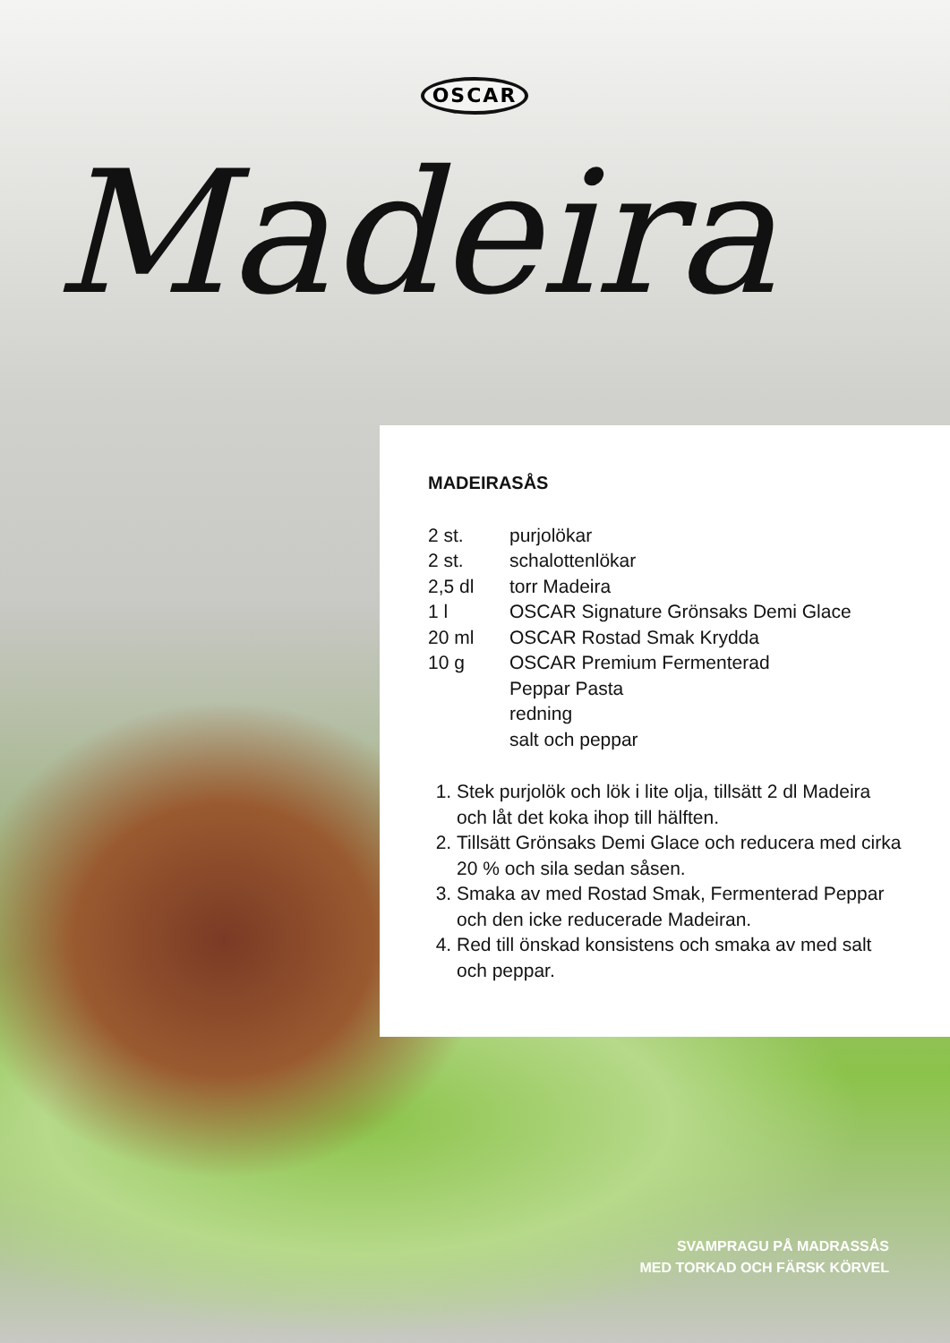OSCAR
Madeira
MADEIRASÅS
| 2 st. | purjolökar |
| 2 st. | schalottenlökar |
| 2,5 dl | torr Madeira |
| 1 l | OSCAR Signature Grönsaks Demi Glace |
| 20 ml | OSCAR Rostad Smak Krydda |
| 10 g | OSCAR Premium Fermenterad Peppar Pasta |
| | redning |
| | salt och peppar |
1. Stek purjolök och lök i lite olja, tillsätt 2 dl Madeira och låt det koka ihop till hälften.
2. Tillsätt Grönsaks Demi Glace och reducera med cirka 20 % och sila sedan såsen.
3. Smaka av med Rostad Smak, Fermenterad Peppar och den icke reducerade Madeiran.
4. Red till önskad konsistens och smaka av med salt och peppar.
SVAMPRAGU PÅ MADRASSÅS
MED TORKAD OCH FÄRSK KÖRVEL